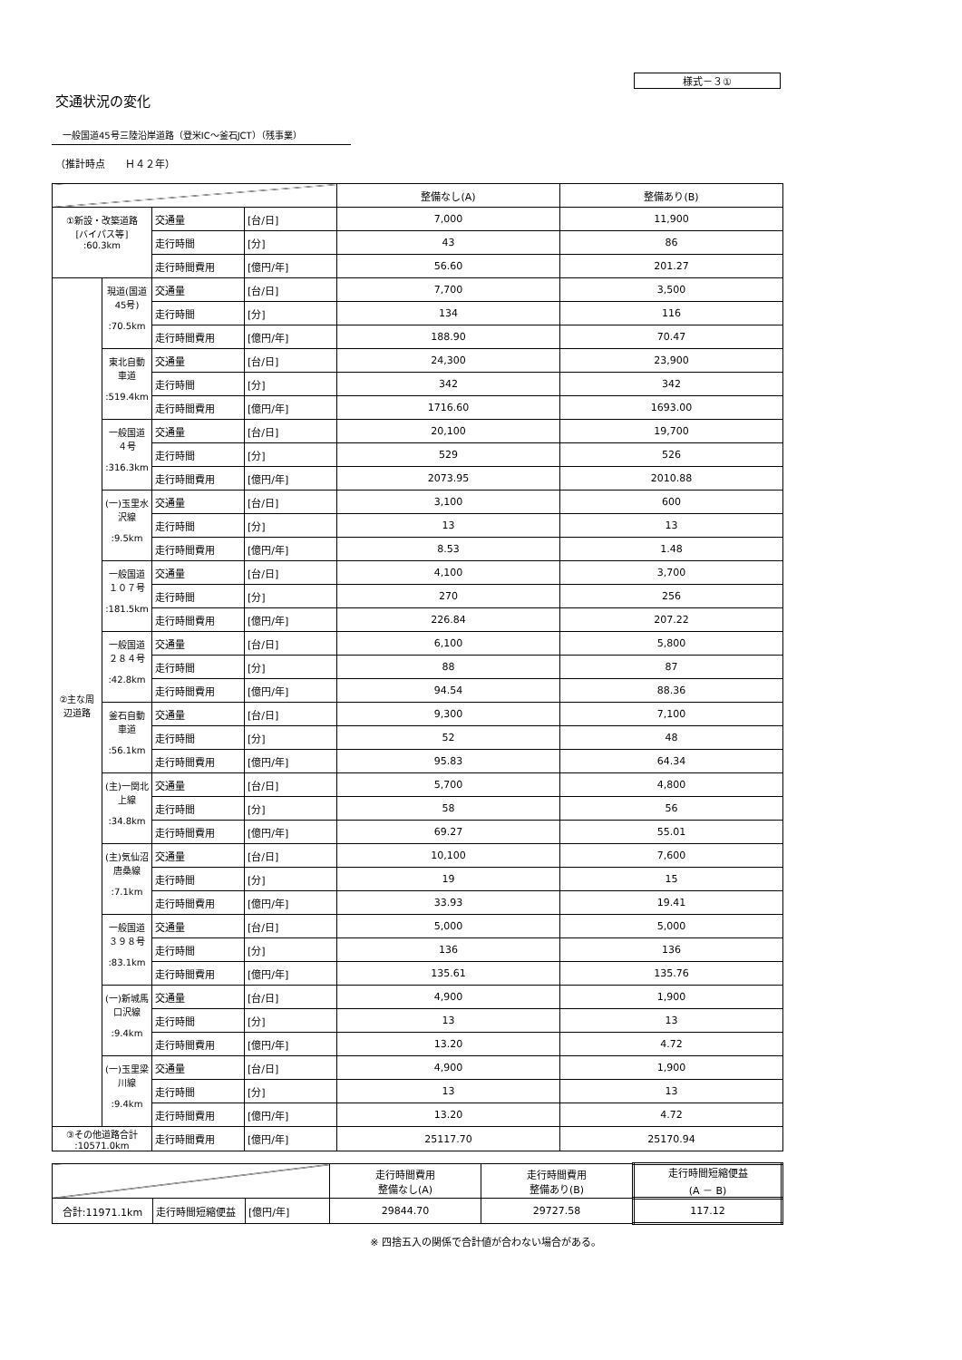様式－３①
交通状況の変化
一般国道45号三陸沿岸道路（登米IC～釜石JCT）（残事業）
（推計時点　　Ｈ４２年）
| | | | | 整備なし(A) | 整備あり(B) |
| --- | --- | --- | --- | --- | --- |
| ①新設・改築道路 [バイパス等] :60.3km | | 交通量 | [台/日] | 7,000 | 11,900 |
| | | 走行時間 | [分] | 43 | 86 |
| | | 走行時間費用 | [億円/年] | 56.60 | 201.27 |
| ②主な周辺道路 | 現道(国道45号) :70.5km | 交通量 | [台/日] | 7,700 | 3,500 |
| | | 走行時間 | [分] | 134 | 116 |
| | | 走行時間費用 | [億円/年] | 188.90 | 70.47 |
| | 東北自動車道 :519.4km | 交通量 | [台/日] | 24,300 | 23,900 |
| | | 走行時間 | [分] | 342 | 342 |
| | | 走行時間費用 | [億円/年] | 1716.60 | 1693.00 |
| | 一般国道４号 :316.3km | 交通量 | [台/日] | 20,100 | 19,700 |
| | | 走行時間 | [分] | 529 | 526 |
| | | 走行時間費用 | [億円/年] | 2073.95 | 2010.88 |
| | (一)玉里水沢線 :9.5km | 交通量 | [台/日] | 3,100 | 600 |
| | | 走行時間 | [分] | 13 | 13 |
| | | 走行時間費用 | [億円/年] | 8.53 | 1.48 |
| | 一般国道１０７号 :181.5km | 交通量 | [台/日] | 4,100 | 3,700 |
| | | 走行時間 | [分] | 270 | 256 |
| | | 走行時間費用 | [億円/年] | 226.84 | 207.22 |
| | 一般国道２８４号 :42.8km | 交通量 | [台/日] | 6,100 | 5,800 |
| | | 走行時間 | [分] | 88 | 87 |
| | | 走行時間費用 | [億円/年] | 94.54 | 88.36 |
| | 釜石自動車道 :56.1km | 交通量 | [台/日] | 9,300 | 7,100 |
| | | 走行時間 | [分] | 52 | 48 |
| | | 走行時間費用 | [億円/年] | 95.83 | 64.34 |
| | (主)一関北上線 :34.8km | 交通量 | [台/日] | 5,700 | 4,800 |
| | | 走行時間 | [分] | 58 | 56 |
| | | 走行時間費用 | [億円/年] | 69.27 | 55.01 |
| | (主)気仙沼唐桑線 :7.1km | 交通量 | [台/日] | 10,100 | 7,600 |
| | | 走行時間 | [分] | 19 | 15 |
| | | 走行時間費用 | [億円/年] | 33.93 | 19.41 |
| | 一般国道３９８号 :83.1km | 交通量 | [台/日] | 5,000 | 5,000 |
| | | 走行時間 | [分] | 136 | 136 |
| | | 走行時間費用 | [億円/年] | 135.61 | 135.76 |
| | (一)新城馬口沢線 :9.4km | 交通量 | [台/日] | 4,900 | 1,900 |
| | | 走行時間 | [分] | 13 | 13 |
| | | 走行時間費用 | [億円/年] | 13.20 | 4.72 |
| | (一)玉里梁川線 :9.4km | 交通量 | [台/日] | 4,900 | 1,900 |
| | | 走行時間 | [分] | 13 | 13 |
| | | 走行時間費用 | [億円/年] | 13.20 | 4.72 |
| ③その他道路合計 :10571.0km | | 走行時間費用 | [億円/年] | 25117.70 | 25170.94 |
| | | | 走行時間費用 整備なし(A) | 走行時間費用 整備あり(B) | 走行時間短縮便益 (A － B) |
| --- | --- | --- | --- | --- | --- |
| 合計:11971.1km | 走行時間短縮便益 | [億円/年] | 29844.70 | 29727.58 | 117.12 |
※ 四捨五入の関係で合計値が合わない場合がある。